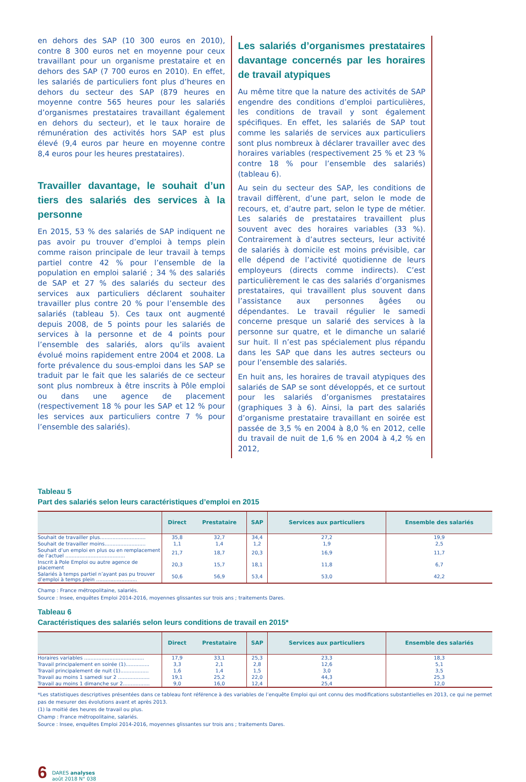en dehors des SAP (10 300 euros en 2010), contre 8 300 euros net en moyenne pour ceux travaillant pour un organisme prestataire et en dehors des SAP (7 700 euros en 2010). En effet, les salariés de particuliers font plus d’heures en dehors du secteur des SAP (879 heures en moyenne contre 565 heures pour les salariés d’organismes prestataires travaillant également en dehors du secteur), et le taux horaire de rémunération des activités hors SAP est plus élevé (9,4 euros par heure en moyenne contre 8,4 euros pour les heures prestataires).
Travailler davantage, le souhait d’un tiers des salariés des services à la personne
En 2015, 53 % des salariés de SAP indiquent ne pas avoir pu trouver d’emploi à temps plein comme raison principale de leur travail à temps partiel contre 42 % pour l’ensemble de la population en emploi salarié ; 34 % des salariés de SAP et 27 % des salariés du secteur des services aux particuliers déclarent souhaiter travailler plus contre 20 % pour l’ensemble des salariés (tableau 5). Ces taux ont augmenté depuis 2008, de 5 points pour les salariés de services à la personne et de 4 points pour l’ensemble des salariés, alors qu’ils avaient évolué moins rapidement entre 2004 et 2008. La forte prévalence du sous-emploi dans les SAP se traduit par le fait que les salariés de ce secteur sont plus nombreux à être inscrits à Pôle emploi ou dans une agence de placement (respectivement 18 % pour les SAP et 12 % pour les services aux particuliers contre 7 % pour l’ensemble des salariés).
Les salariés d’organismes prestataires davantage concernés par les horaires de travail atypiques
Au même titre que la nature des activités de SAP engendre des conditions d’emploi particulières, les conditions de travail y sont également spécifiques. En effet, les salariés de SAP tout comme les salariés de services aux particuliers sont plus nombreux à déclarer travailler avec des horaires variables (respectivement 25 % et 23 % contre 18 % pour l’ensemble des salariés) (tableau 6).
Au sein du secteur des SAP, les conditions de travail diffèrent, d’une part, selon le mode de recours, et, d’autre part, selon le type de métier. Les salariés de prestataires travaillent plus souvent avec des horaires variables (33 %). Contrairement à d’autres secteurs, leur activité de salariés à domicile est moins prévisible, car elle dépend de l’activité quotidienne de leurs employeurs (directs comme indirects). C’est particulièrement le cas des salariés d’organismes prestataires, qui travaillent plus souvent dans l’assistance aux personnes âgées ou dépendantes. Le travail régulier le samedi concerne presque un salarié des services à la personne sur quatre, et le dimanche un salarié sur huit. Il n’est pas spécialement plus répandu dans les SAP que dans les autres secteurs ou pour l’ensemble des salariés.
En huit ans, les horaires de travail atypiques des salariés de SAP se sont développés, et ce surtout pour les salariés d’organismes prestataires (graphiques 3 à 6). Ainsi, la part des salariés d’organisme prestataire travaillant en soirée est passée de 3,5 % en 2004 à 8,0 % en 2012, celle du travail de nuit de 1,6 % en 2004 à 4,2 % en 2012,
Tableau 5
Part des salariés selon leurs caractéristiques d’emploi en 2015
| | Direct | Prestataire | SAP | Services aux particuliers | Ensemble des salariés |
| --- | --- | --- | --- | --- | --- |
| Souhait de travailler plus............................. | 35,8 | 32,7 | 34,4 | 27,2 | 19,9 |
| Souhait de travailler moins.......................... | 1,1 | 1,4 | 1,2 | 1,9 | 2,5 |
| Souhait d’un emploi en plus ou en remplacement de l’actuel ...................................... | 21,7 | 18,7 | 20,3 | 16,9 | 11,7 |
| Inscrit à Pole Emploi ou autre agence de placement | 20,3 | 15,7 | 18,1 | 11,8 | 6,7 |
| Salariés à temps partiel n’ayant pas pu trouver d’emploi à temps plein .......................... | 50,6 | 56,9 | 53,4 | 53,0 | 42,2 |
Champ : France métropolitaine, salariés.
Source : Insee, enquêtes Emploi 2014-2016, moyennes glissantes sur trois ans ; traitements Dares.
Tableau 6
Caractéristiques des salariés selon leurs conditions de travail en 2015*
| | Direct | Prestataire | SAP | Services aux particuliers | Ensemble des salariés |
| --- | --- | --- | --- | --- | --- |
| Horaires variables ...................................... | 17,9 | 33,1 | 25,3 | 23,3 | 18,3 |
| Travail principalement en soirée (1)............... | 3,3 | 2,1 | 2,8 | 12,6 | 5,1 |
| Travail principalement de nuit (1).................. | 1,6 | 1,4 | 1,5 | 3,0 | 3,5 |
| Travail au moins 1 samedi sur 2 .................... | 19,1 | 25,2 | 22,0 | 44,3 | 25,3 |
| Travail au moins 1 dimanche sur 2................. | 9,0 | 16,0 | 12,4 | 25,4 | 12,0 |
*Les statistiques descriptives présentées dans ce tableau font référence à des variables de l’enquête Emploi qui ont connu des modifications substantielles en 2013, ce qui ne permet pas de mesurer des évolutions avant et après 2013.
(1) la moitié des heures de travail ou plus.
Champ : France métropolitaine, salariés.
Source : Insee, enquêtes Emploi 2014-2016, moyennes glissantes sur trois ans ; traitements Dares.
6 DARES analyses
août 2018 N° 038